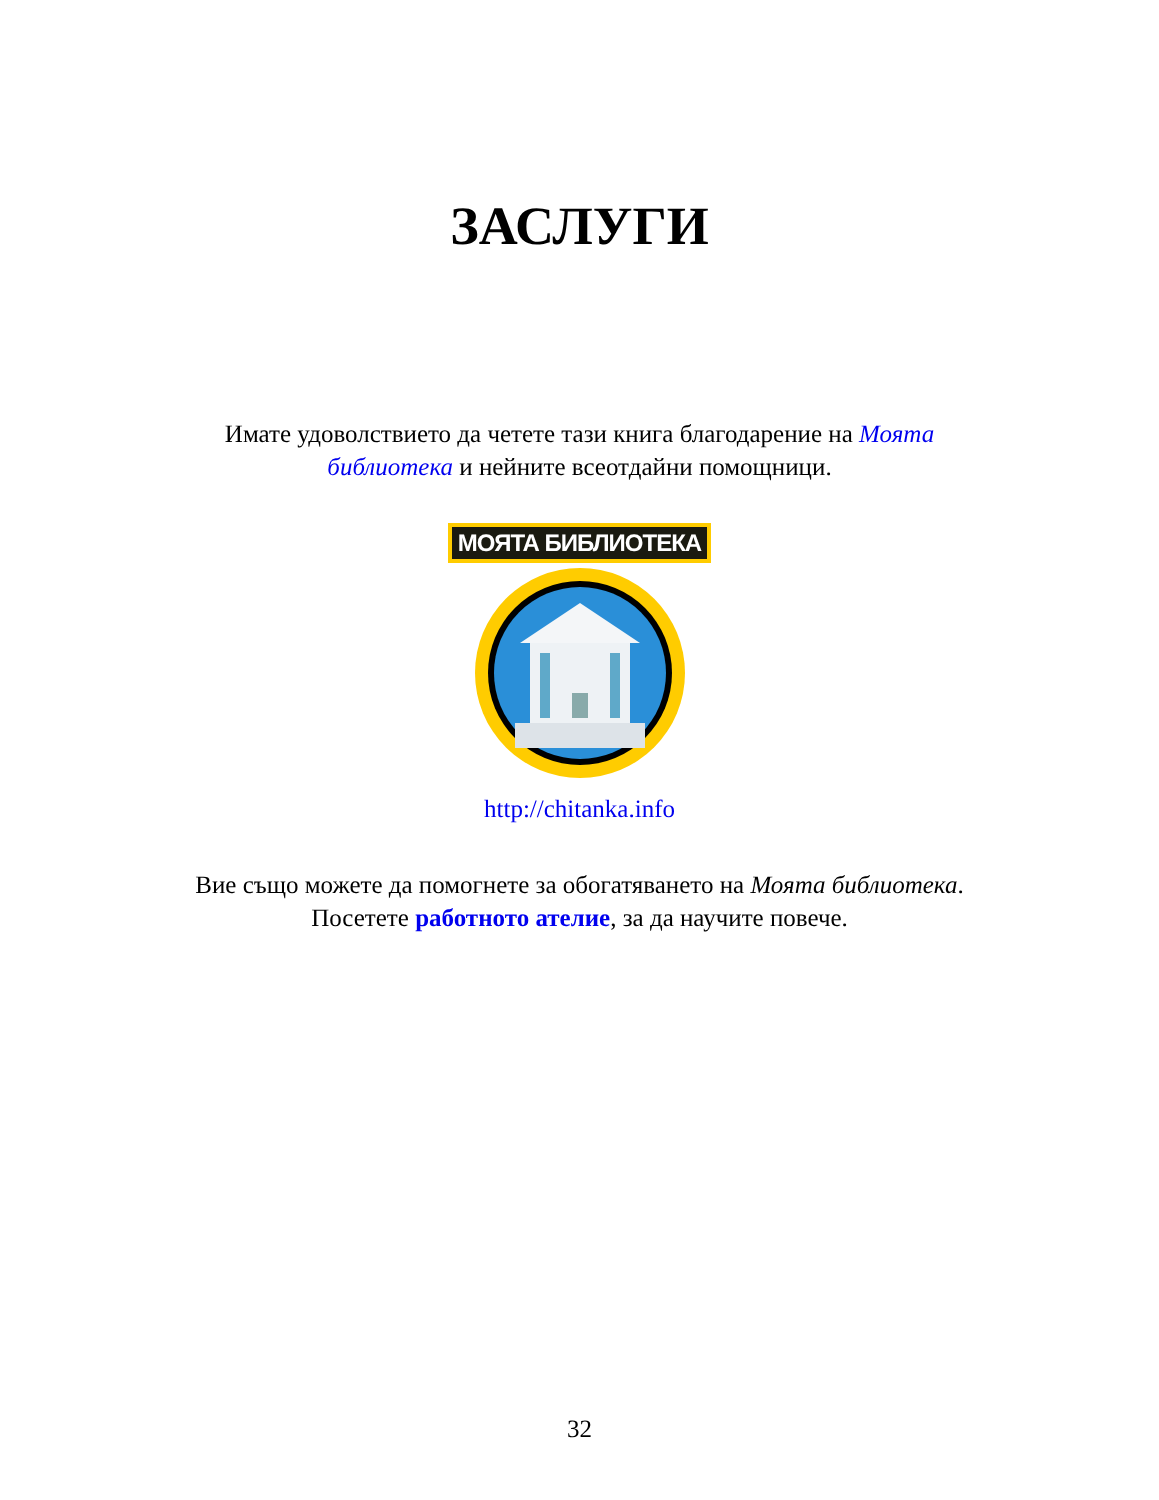ЗАСЛУГИ
Имате удоволствието да четете тази книга благодарение на Моята библиотека и нейните всеотдайни помощници.
МОЯТА БИБЛИОТЕКА
http://chitanka.info
Вие също можете да помогнете за обогатяването на Моята библиотека. Посетете работното ателие, за да научите повече.
32